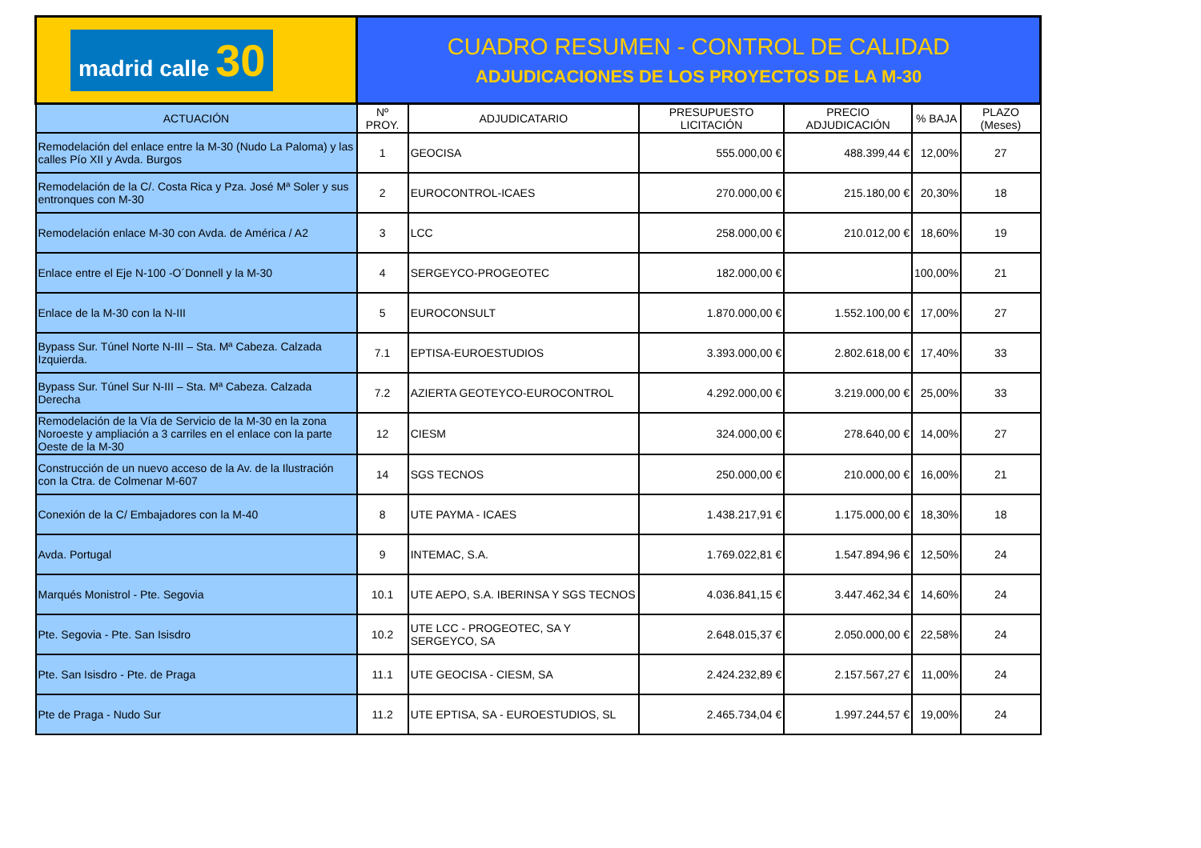| madrid calle 30 | CUADRO RESUMEN - CONTROL DE CALIDAD ADJUDICACIONES DE LOS PROYECTOS DE LA M-30 | | | | | |
| ACTUACIÓN | Nº PROY. | ADJUDICATARIO | PRESUPUESTO LICITACIÓN | PRECIO ADJUDICACIÓN | % BAJA | PLAZO (Meses) |
| Remodelación del enlace entre la M-30 (Nudo La Paloma) y las calles Pío XII y Avda. Burgos | 1 | GEOCISA | 555.000,00 € | 488.399,44 € | 12,00% | 27 |
| Remodelación de la C/. Costa Rica y Pza. José Mª Soler y sus entronques con M-30 | 2 | EUROCONTROL-ICAES | 270.000,00 € | 215.180,00 € | 20,30% | 18 |
| Remodelación enlace M-30 con Avda. de América / A2 | 3 | LCC | 258.000,00 € | 210.012,00 € | 18,60% | 19 |
| Enlace entre el Eje N-100 -O´Donnell y la M-30 | 4 | SERGEYCO-PROGEOTEC | 182.000,00 € | | 100,00% | 21 |
| Enlace de la M-30 con la N-III | 5 | EUROCONSULT | 1.870.000,00 € | 1.552.100,00 € | 17,00% | 27 |
| Bypass Sur. Túnel Norte N-III – Sta. Mª Cabeza. Calzada Izquierda. | 7.1 | EPTISA-EUROESTUDIOS | 3.393.000,00 € | 2.802.618,00 € | 17,40% | 33 |
| Bypass Sur. Túnel Sur N-III – Sta. Mª Cabeza. Calzada Derecha | 7.2 | AZIERTA GEOTEYCO-EUROCONTROL | 4.292.000,00 € | 3.219.000,00 € | 25,00% | 33 |
| Remodelación de la Vía de Servicio de la M-30 en la zona Noroeste y ampliación a 3 carriles en el enlace con la parte Oeste de la M-30 | 12 | CIESM | 324.000,00 € | 278.640,00 € | 14,00% | 27 |
| Construcción de un nuevo acceso de la Av. de la Ilustración con la Ctra. de Colmenar M-607 | 14 | SGS TECNOS | 250.000,00 € | 210.000,00 € | 16,00% | 21 |
| Conexión de la C/ Embajadores con la M-40 | 8 | UTE PAYMA - ICAES | 1.438.217,91 € | 1.175.000,00 € | 18,30% | 18 |
| Avda. Portugal | 9 | INTEMAC, S.A. | 1.769.022,81 € | 1.547.894,96 € | 12,50% | 24 |
| Marqués Monistrol - Pte. Segovia | 10.1 | UTE AEPO, S.A. IBERINSA Y SGS TECNOS | 4.036.841,15 € | 3.447.462,34 € | 14,60% | 24 |
| Pte. Segovia - Pte. San Isisdro | 10.2 | UTE LCC - PROGEOTEC, SA Y SERGEYCO, SA | 2.648.015,37 € | 2.050.000,00 € | 22,58% | 24 |
| Pte. San Isisdro - Pte. de Praga | 11.1 | UTE GEOCISA - CIESM, SA | 2.424.232,89 € | 2.157.567,27 € | 11,00% | 24 |
| Pte de Praga - Nudo Sur | 11.2 | UTE EPTISA, SA - EUROESTUDIOS, SL | 2.465.734,04 € | 1.997.244,57 € | 19,00% | 24 |